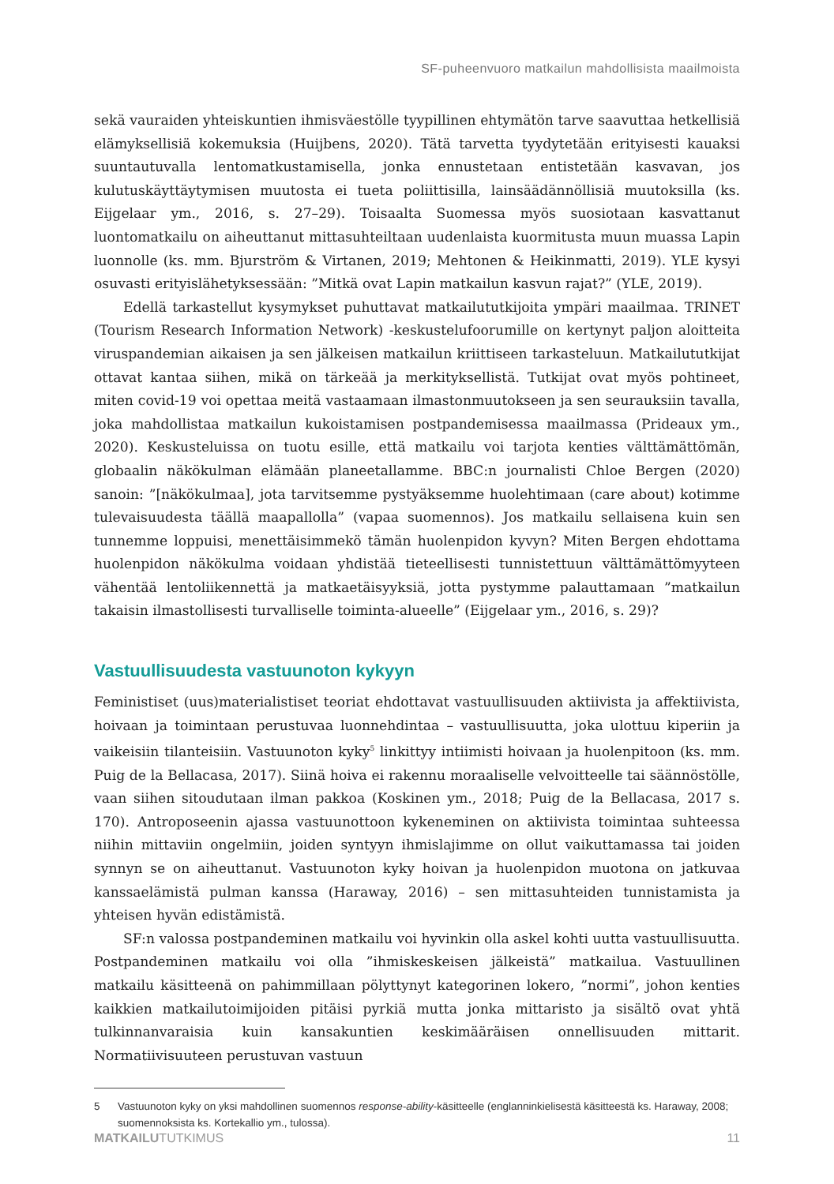SF-puheenvuoro matkailun mahdollisista maailmoista
sekä vauraiden yhteiskuntien ihmisväestölle tyypillinen ehtymätön tarve saavuttaa hetkellisiä elämyksellisiä kokemuksia (Huijbens, 2020). Tätä tarvetta tyydytetään erityisesti kauaksi suuntautuvalla lentomatkustamisella, jonka ennustetaan entistetään kasvavan, jos kulutuskäyttäytymisen muutosta ei tueta poliittisilla, lainsäädännöllisiä muutoksilla (ks. Eijgelaar ym., 2016, s. 27–29). Toisaalta Suomessa myös suosiotaan kasvattanut luontomatkailu on aiheuttanut mittasuhteiltaan uudenlaista kuormitusta muun muassa Lapin luonnolle (ks. mm. Bjurström & Virtanen, 2019; Mehtonen & Heikinmatti, 2019). YLE kysyi osuvasti erityislähetyksessään: ”Mitkä ovat Lapin matkailun kasvun rajat?” (YLE, 2019).
Edellä tarkastellut kysymykset puhuttavat matkailututkijoita ympäri maailmaa. TRINET (Tourism Research Information Network) -keskustelufoorumille on kertynyt paljon aloitteita viruspandemian aikaisen ja sen jälkeisen matkailun kriittiseen tarkasteluun. Matkailututkijat ottavat kantaa siihen, mikä on tärkeää ja merkityksellistä. Tutkijat ovat myös pohtineet, miten covid-19 voi opettaa meitä vastaamaan ilmastonmuutokseen ja sen seurauksiin tavalla, joka mahdollistaa matkailun kukoistamisen postpandemisessa maailmassa (Prideaux ym., 2020). Keskusteluissa on tuotu esille, että matkailu voi tarjota kenties välttämättömän, globaalin näkökulman elämään planeetallamme. BBC:n journalisti Chloe Bergen (2020) sanoin: ”[näkökulmaa], jota tarvitsemme pystyäksemme huolehtimaan (care about) kotimme tulevaisuudesta täällä maapallolla” (vapaa suomennos). Jos matkailu sellaisena kuin sen tunnemme loppuisi, menettäisimmekö tämän huolenpidon kyvyn? Miten Bergen ehdottama huolenpidon näkökulma voidaan yhdistää tieteellisesti tunnistettuun välttämättömyyteen vähentää lentoliikennettä ja matkaetäisyyksiä, jotta pystymme palauttamaan ”matkailun takaisin ilmastollisesti turvalliselle toiminta-alueelle” (Eijgelaar ym., 2016, s. 29)?
Vastuullisuudesta vastuunoton kykyyn
Feministiset (uus)materialistiset teoriat ehdottavat vastuullisuuden aktiivista ja affektiivista, hoivaan ja toimintaan perustuvaa luonnehdintaa – vastuullisuutta, joka ulottuu kiperiin ja vaikeisiin tilanteisiin. Vastuunoton kyky<sup>5</sup> linkittyy intiimisti hoivaan ja huolenpitoon (ks. mm. Puig de la Bellacasa, 2017). Siinä hoiva ei rakennu moraaliselle velvoitteelle tai säännöstölle, vaan siihen sitoudutaan ilman pakkoa (Koskinen ym., 2018; Puig de la Bellacasa, 2017 s. 170). Antroposeenin ajassa vastuunottoon kykeneminen on aktiivista toimintaa suhteessa niihin mittaviin ongelmiin, joiden syntyyn ihmislajimme on ollut vaikuttamassa tai joiden synnyn se on aiheuttanut. Vastuunoton kyky hoivan ja huolenpidon muotona on jatkuvaa kanssaelämistä pulman kanssa (Haraway, 2016) – sen mittasuhteiden tunnistamista ja yhteisen hyvän edistämistä.
SF:n valossa postpandeminen matkailu voi hyvinkin olla askel kohti uutta vastuullisuutta. Postpandeminen matkailu voi olla ”ihmiskeskeisen jälkeistä” matkailua. Vastuullinen matkailu käsitteenä on pahimmillaan pölyttynyt kategorinen lokero, ”normi”, johon kenties kaikkien matkailutoimijoiden pitäisi pyrkiä mutta jonka mittaristo ja sisältö ovat yhtä tulkinnanvaraisia kuin kansakuntien keskimääräisen onnellisuuden mittarit. Normatiivisuuteen perustuvan vastuun
5 Vastuunoton kyky on yksi mahdollinen suomennos response-ability-käsitteelle (englanninkielisestä käsitteestä ks. Haraway, 2008; suomennoksista ks. Kortekallio ym., tulossa).
MATKAILUTUTKIMUS 11